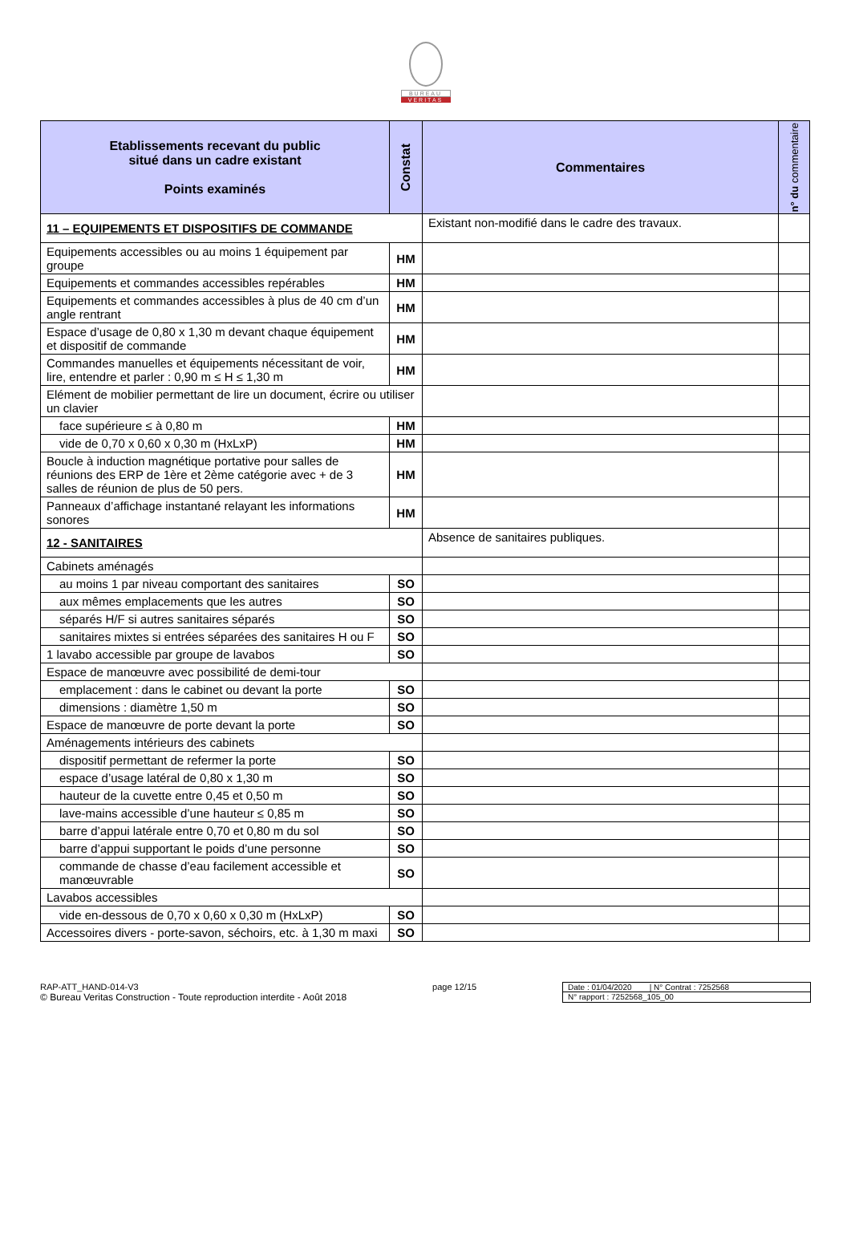BUREAU
VERITAS
| Etablissements recevant du public situé dans un cadre existant Points examinés | Constat | Commentaires | n° du commentaire |
| --- | --- | --- | --- |
| 11 – EQUIPEMENTS ET DISPOSITIFS DE COMMANDE | | Existant non-modifié dans le cadre des travaux. | |
| Equipements accessibles ou au moins 1 équipement par groupe | HM | | |
| Equipements et commandes accessibles repérables | HM | | |
| Equipements et commandes accessibles à plus de 40 cm d’un angle rentrant | HM | | |
| Espace d’usage de 0,80 x 1,30 m devant chaque équipement et dispositif de commande | HM | | |
| Commandes manuelles et équipements nécessitant de voir, lire, entendre et parler : 0,90 m ≤ H ≤ 1,30 m | HM | | |
| Elément de mobilier permettant de lire un document, écrire ou utiliser un clavier | | | |
| face supérieure ≤ à 0,80 m | HM | | |
| vide de 0,70 x 0,60 x 0,30 m (HxLxP) | HM | | |
| Boucle à induction magnétique portative pour salles de réunions des ERP de 1ère et 2ème catégorie avec + de 3 salles de réunion de plus de 50 pers. | HM | | |
| Panneaux d’affichage instantané relayant les informations sonores | HM | | |
| 12 - SANITAIRES | | Absence de sanitaires publiques. | |
| Cabinets aménagés | | | |
| au moins 1 par niveau comportant des sanitaires | SO | | |
| aux mêmes emplacements que les autres | SO | | |
| séparés H/F si autres sanitaires séparés | SO | | |
| sanitaires mixtes si entrées séparées des sanitaires H ou F | SO | | |
| 1 lavabo accessible par groupe de lavabos | SO | | |
| Espace de manœuvre avec possibilité de demi-tour | | | |
| emplacement : dans le cabinet ou devant la porte | SO | | |
| dimensions : diamètre 1,50 m | SO | | |
| Espace de manœuvre de porte devant la porte | SO | | |
| Aménagements intérieurs des cabinets | | | |
| dispositif permettant de refermer la porte | SO | | |
| espace d’usage latéral de 0,80 x 1,30 m | SO | | |
| hauteur de la cuvette entre 0,45 et 0,50 m | SO | | |
| lave-mains accessible d’une hauteur ≤ 0,85 m | SO | | |
| barre d’appui latérale entre 0,70 et 0,80 m du sol | SO | | |
| barre d’appui supportant le poids d’une personne | SO | | |
| commande de chasse d’eau facilement accessible et manœuvrable | SO | | |
| Lavabos accessibles | | | |
| vide en-dessous de 0,70 x 0,60 x 0,30 m (HxLxP) | SO | | |
| Accessoires divers - porte-savon, séchoirs, etc. à 1,30 m maxi | SO | | |
RAP-ATT_HAND-014-V3
© Bureau Veritas Construction - Toute reproduction interdite - Août 2018
page 12/15 Date : 01/04/2020 | N° Contrat : 7252568
N° rapport : 7252568_105_00